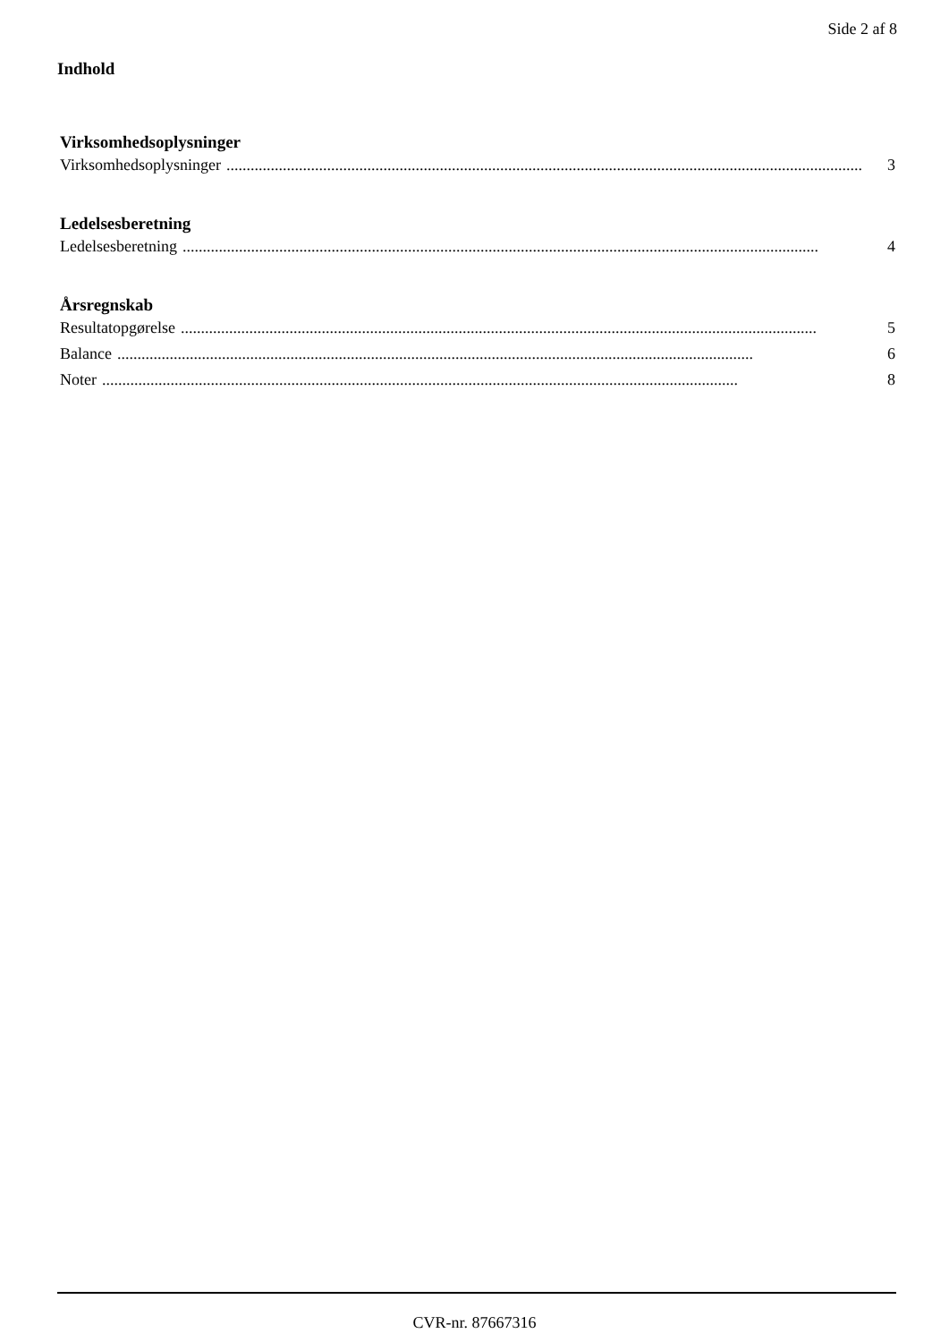Side 2 af 8
Indhold
Virksomhedsoplysninger
Virksomhedsoplysninger.............................................................................................................................................................. 3
Ledelsesberetning
Ledelsesberetning.............................................................................................................................................................. 4
Årsregnskab
Resultatopgørelse.............................................................................................................................................................. 5
Balance.............................................................................................................................................................. 6
Noter.............................................................................................................................................................. 8
CVR-nr. 87667316